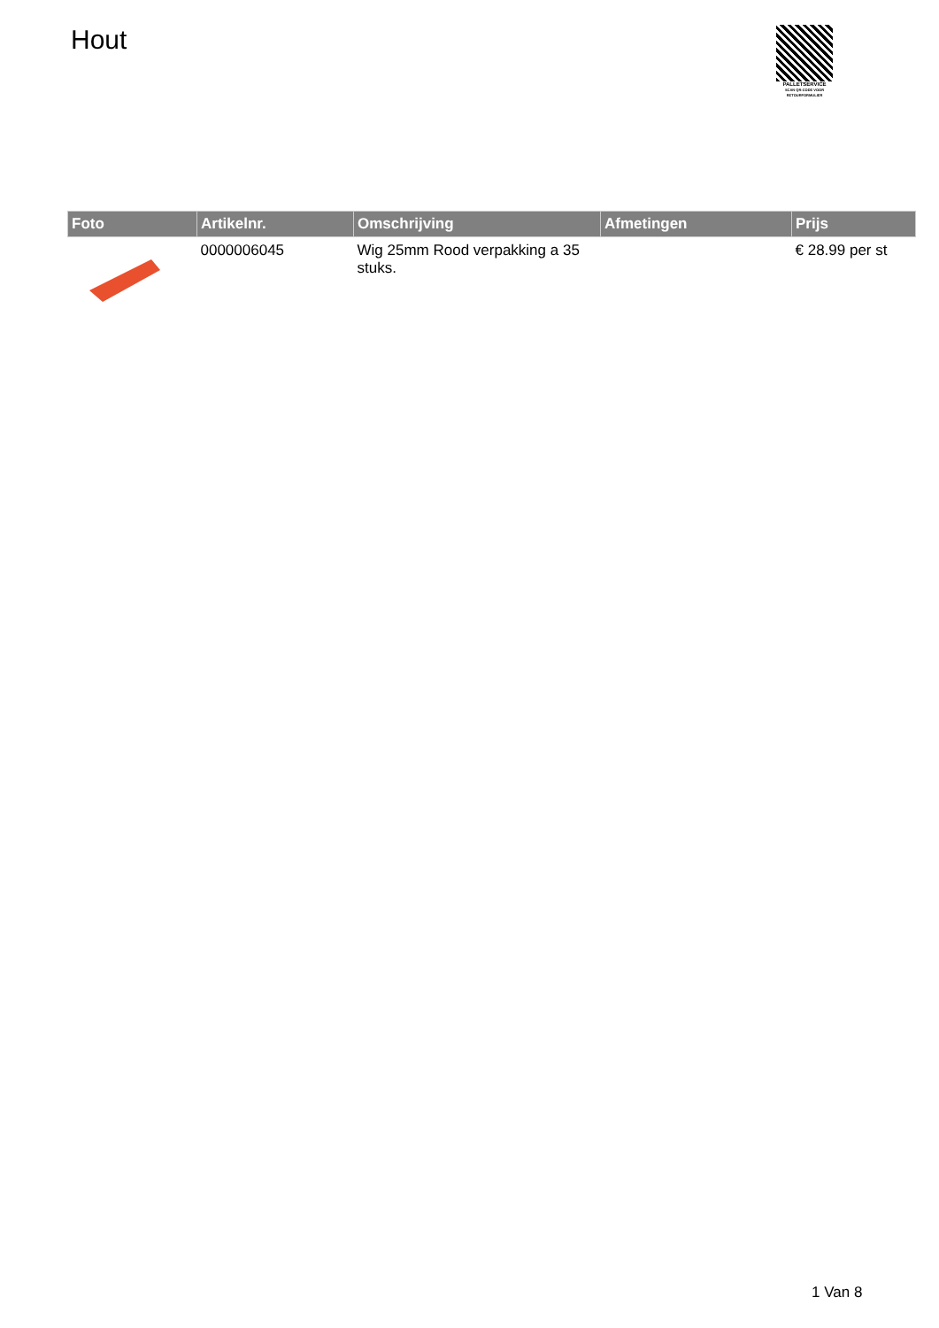Hout
PALLETSERVICE
SCAN QR-CODE VOOR RETOURFORMULIER
| Foto | Artikelnr. | Omschrijving | Afmetingen | Prijs |
| --- | --- | --- | --- | --- |
| | 0000006045 | Wig 25mm Rood verpakking a 35 stuks. | | € 28.99 per st |
1 Van 8